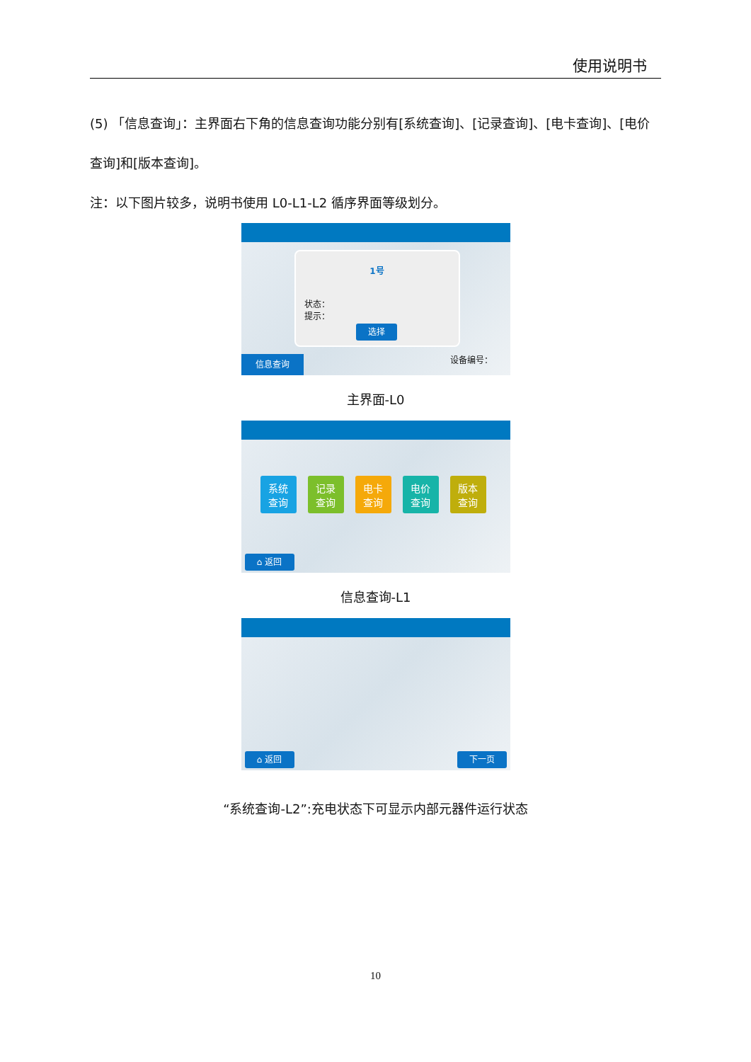使用说明书
(5) 「信息查询」：主界面右下角的信息查询功能分别有[系统查询]、[记录查询]、[电卡查询]、[电价查询]和[版本查询]。
注：以下图片较多，说明书使用 L0-L1-L2 循序界面等级划分。
1号
状态：
提示：
选择
信息查询
设备编号：
主界面-L0
系统
查询
记录
查询
电卡
查询
电价
查询
版本
查询
⌂ 返回
信息查询-L1
⌂ 返回 下一页
“系统查询-L2”:充电状态下可显示内部元器件运行状态
10